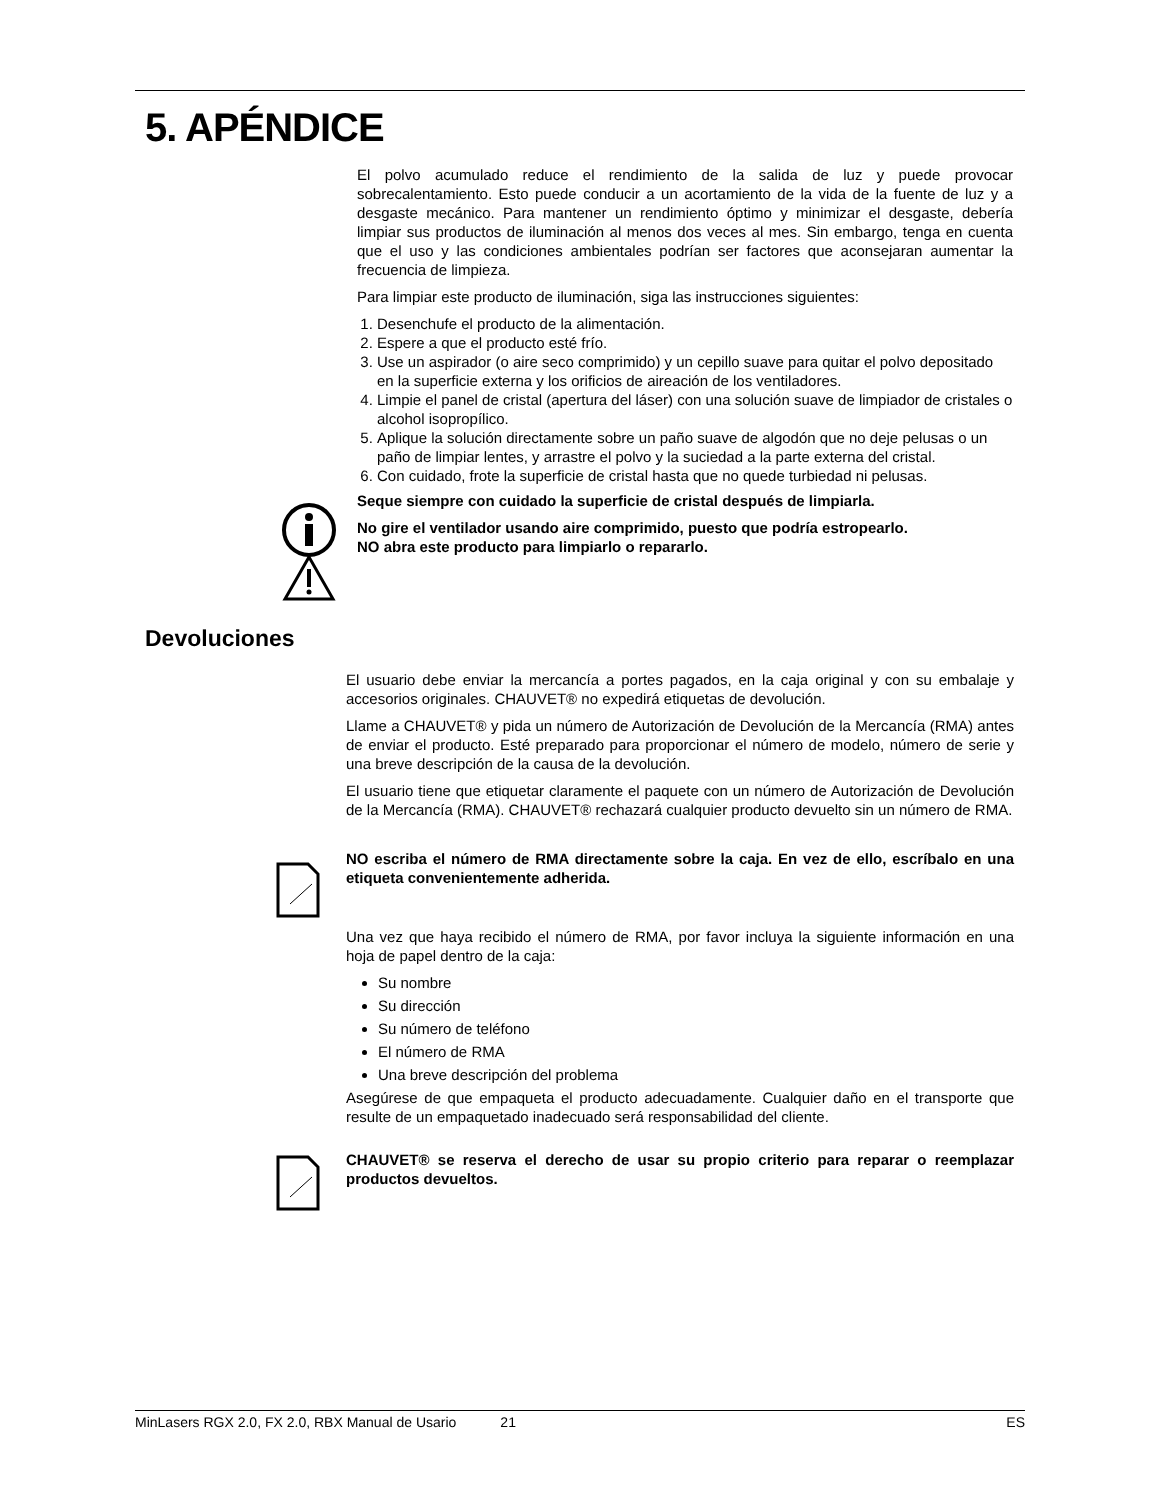5. APÉNDICE
El polvo acumulado reduce el rendimiento de la salida de luz y puede provocar sobrecalentamiento. Esto puede conducir a un acortamiento de la vida de la fuente de luz y a desgaste mecánico. Para mantener un rendimiento óptimo y minimizar el desgaste, debería limpiar sus productos de iluminación al menos dos veces al mes. Sin embargo, tenga en cuenta que el uso y las condiciones ambientales podrían ser factores que aconsejaran aumentar la frecuencia de limpieza.
Para limpiar este producto de iluminación, siga las instrucciones siguientes:
1. Desenchufe el producto de la alimentación.
2. Espere a que el producto esté frío.
3. Use un aspirador (o aire seco comprimido) y un cepillo suave para quitar el polvo depositado en la superficie externa y los orificios de aireación de los ventiladores.
4. Limpie el panel de cristal (apertura del láser) con una solución suave de limpiador de cristales o alcohol isopropílico.
5. Aplique la solución directamente sobre un paño suave de algodón que no deje pelusas o un paño de limpiar lentes, y arrastre el polvo y la suciedad a la parte externa del cristal.
6. Con cuidado, frote la superficie de cristal hasta que no quede turbiedad ni pelusas.
Seque siempre con cuidado la superficie de cristal después de limpiarla.
No gire el ventilador usando aire comprimido, puesto que podría estropearlo.
NO abra este producto para limpiarlo o repararlo.
Devoluciones
El usuario debe enviar la mercancía a portes pagados, en la caja original y con su embalaje y accesorios originales. CHAUVET® no expedirá etiquetas de devolución.
Llame a CHAUVET® y pida un número de Autorización de Devolución de la Mercancía (RMA) antes de enviar el producto. Esté preparado para proporcionar el número de modelo, número de serie y una breve descripción de la causa de la devolución.
El usuario tiene que etiquetar claramente el paquete con un número de Autorización de Devolución de la Mercancía (RMA). CHAUVET® rechazará cualquier producto devuelto sin un número de RMA.
NO escriba el número de RMA directamente sobre la caja. En vez de ello, escríbalo en una etiqueta convenientemente adherida.
Una vez que haya recibido el número de RMA, por favor incluya la siguiente información en una hoja de papel dentro de la caja:
Su nombre
Su dirección
Su número de teléfono
El número de RMA
Una breve descripción del problema
Asegúrese de que empaqueta el producto adecuadamente. Cualquier daño en el transporte que resulte de un empaquetado inadecuado será responsabilidad del cliente.
CHAUVET® se reserva el derecho de usar su propio criterio para reparar o reemplazar productos devueltos.
MinLasers RGX 2.0, FX 2.0, RBX Manual de Usario 21 ES